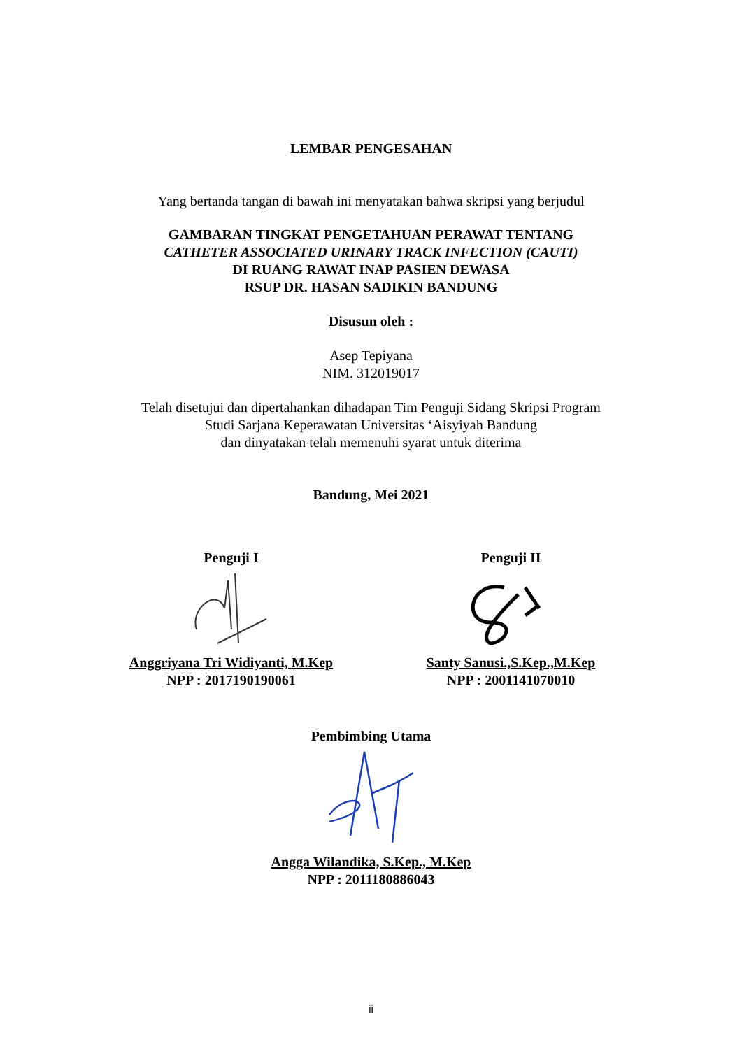LEMBAR PENGESAHAN
Yang bertanda tangan di bawah ini menyatakan bahwa skripsi yang berjudul
GAMBARAN TINGKAT PENGETAHUAN PERAWAT TENTANG
CATHETER ASSOCIATED URINARY TRACK INFECTION (CAUTI)
DI RUANG RAWAT INAP PASIEN DEWASA
RSUP DR. HASAN SADIKIN BANDUNG
Disusun oleh :
Asep Tepiyana
NIM. 312019017
Telah disetujui dan dipertahankan dihadapan Tim Penguji Sidang Skripsi Program
Studi Sarjana Keperawatan Universitas ‘Aisyiyah Bandung
dan dinyatakan telah memenuhi syarat untuk diterima
Bandung, Mei 2021
Penguji I
Anggriyana Tri Widiyanti, M.Kep
NPP : 2017190190061
Penguji II
Santy Sanusi.,S.Kep.,M.Kep
NPP : 2001141070010
Pembimbing Utama
Angga Wilandika, S.Kep., M.Kep
NPP : 2011180886043
ii